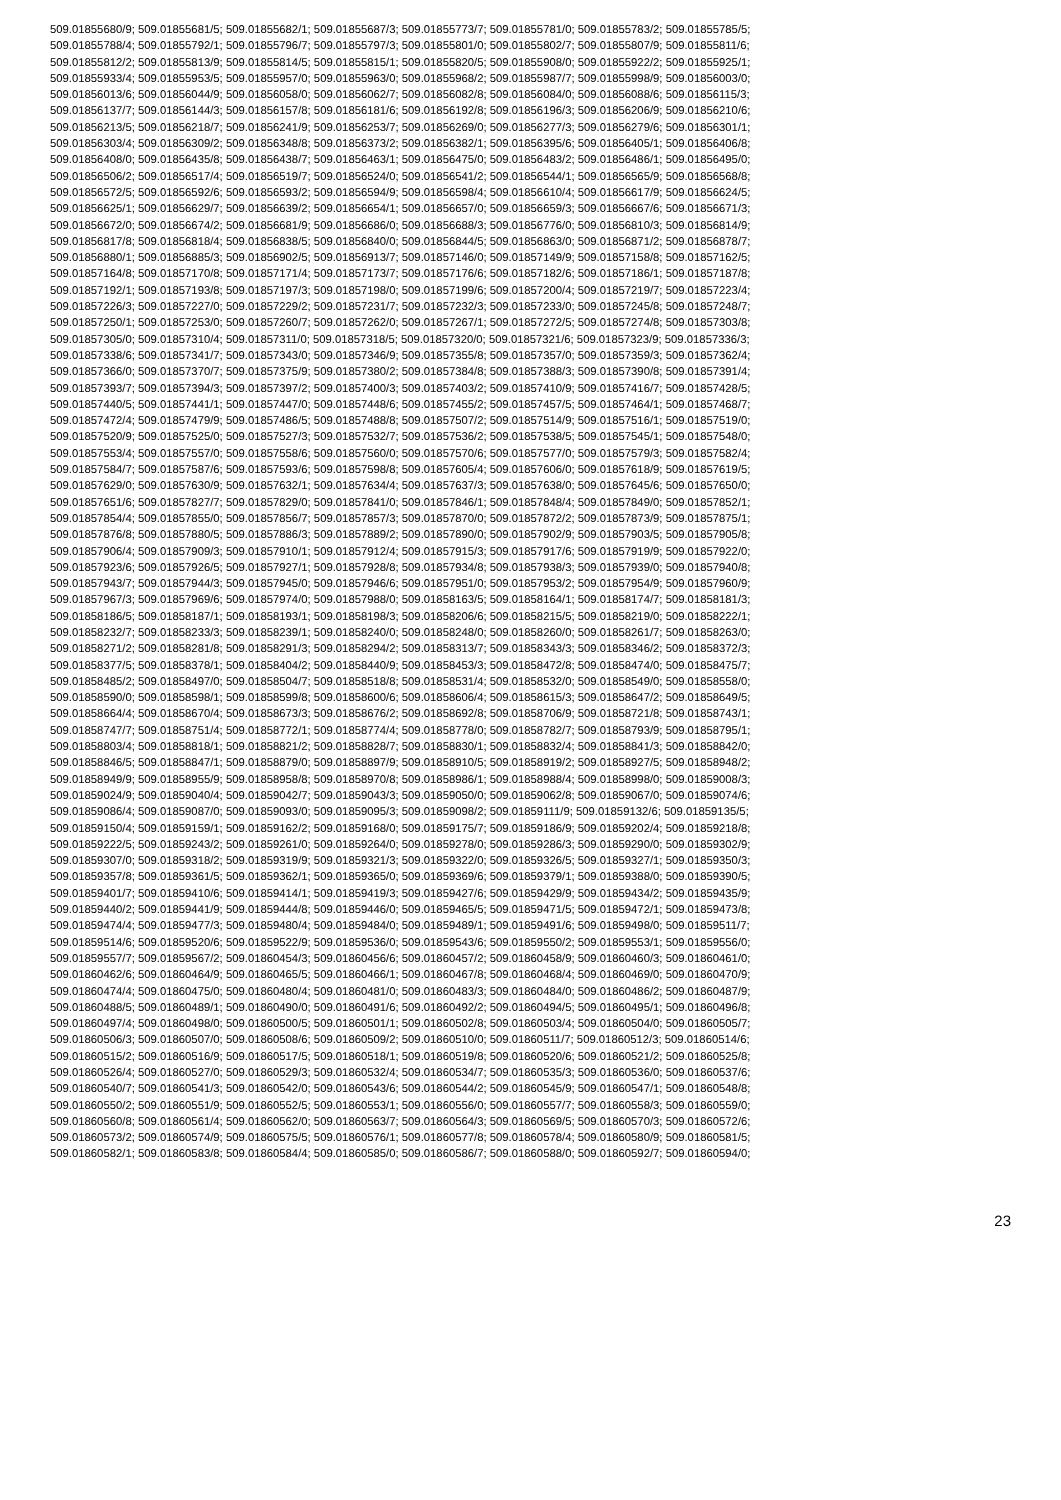509.01855680/9; 509.01855681/5; 509.01855682/1; 509.01855687/3; 509.01855773/7; 509.01855781/0; 509.01855783/2; 509.01855785/5;
509.01855788/4; 509.01855792/1; 509.01855796/7; 509.01855797/3; 509.01855801/0; 509.01855802/7; 509.01855807/9; 509.01855811/6;
509.01855812/2; 509.01855813/9; 509.01855814/5; 509.01855815/1; 509.01855820/5; 509.01855908/0; 509.01855922/2; 509.01855925/1;
509.01855933/4; 509.01855953/5; 509.01855957/0; 509.01855963/0; 509.01855968/2; 509.01855987/7; 509.01855998/9; 509.01856003/0;
509.01856013/6; 509.01856044/9; 509.01856058/0; 509.01856062/7; 509.01856082/8; 509.01856084/0; 509.01856088/6; 509.01856115/3;
509.01856137/7; 509.01856144/3; 509.01856157/8; 509.01856181/6; 509.01856192/8; 509.01856196/3; 509.01856206/9; 509.01856210/6;
509.01856213/5; 509.01856218/7; 509.01856241/9; 509.01856253/7; 509.01856269/0; 509.01856277/3; 509.01856279/6; 509.01856301/1;
509.01856303/4; 509.01856309/2; 509.01856348/8; 509.01856373/2; 509.01856382/1; 509.01856395/6; 509.01856405/1; 509.01856406/8;
509.01856408/0; 509.01856435/8; 509.01856438/7; 509.01856463/1; 509.01856475/0; 509.01856483/2; 509.01856486/1; 509.01856495/0;
509.01856506/2; 509.01856517/4; 509.01856519/7; 509.01856524/0; 509.01856541/2; 509.01856544/1; 509.01856565/9; 509.01856568/8;
509.01856572/5; 509.01856592/6; 509.01856593/2; 509.01856594/9; 509.01856598/4; 509.01856610/4; 509.01856617/9; 509.01856624/5;
509.01856625/1; 509.01856629/7; 509.01856639/2; 509.01856654/1; 509.01856657/0; 509.01856659/3; 509.01856667/6; 509.01856671/3;
509.01856672/0; 509.01856674/2; 509.01856681/9; 509.01856686/0; 509.01856688/3; 509.01856776/0; 509.01856810/3; 509.01856814/9;
509.01856817/8; 509.01856818/4; 509.01856838/5; 509.01856840/0; 509.01856844/5; 509.01856863/0; 509.01856871/2; 509.01856878/7;
509.01856880/1; 509.01856885/3; 509.01856902/5; 509.01856913/7; 509.01857146/0; 509.01857149/9; 509.01857158/8; 509.01857162/5;
509.01857164/8; 509.01857170/8; 509.01857171/4; 509.01857173/7; 509.01857176/6; 509.01857182/6; 509.01857186/1; 509.01857187/8;
509.01857192/1; 509.01857193/8; 509.01857197/3; 509.01857198/0; 509.01857199/6; 509.01857200/4; 509.01857219/7; 509.01857223/4;
509.01857226/3; 509.01857227/0; 509.01857229/2; 509.01857231/7; 509.01857232/3; 509.01857233/0; 509.01857245/8; 509.01857248/7;
509.01857250/1; 509.01857253/0; 509.01857260/7; 509.01857262/0; 509.01857267/1; 509.01857272/5; 509.01857274/8; 509.01857303/8;
509.01857305/0; 509.01857310/4; 509.01857311/0; 509.01857318/5; 509.01857320/0; 509.01857321/6; 509.01857323/9; 509.01857336/3;
509.01857338/6; 509.01857341/7; 509.01857343/0; 509.01857346/9; 509.01857355/8; 509.01857357/0; 509.01857359/3; 509.01857362/4;
509.01857366/0; 509.01857370/7; 509.01857375/9; 509.01857380/2; 509.01857384/8; 509.01857388/3; 509.01857390/8; 509.01857391/4;
509.01857393/7; 509.01857394/3; 509.01857397/2; 509.01857400/3; 509.01857403/2; 509.01857410/9; 509.01857416/7; 509.01857428/5;
509.01857440/5; 509.01857441/1; 509.01857447/0; 509.01857448/6; 509.01857455/2; 509.01857457/5; 509.01857464/1; 509.01857468/7;
509.01857472/4; 509.01857479/9; 509.01857486/5; 509.01857488/8; 509.01857507/2; 509.01857514/9; 509.01857516/1; 509.01857519/0;
509.01857520/9; 509.01857525/0; 509.01857527/3; 509.01857532/7; 509.01857536/2; 509.01857538/5; 509.01857545/1; 509.01857548/0;
509.01857553/4; 509.01857557/0; 509.01857558/6; 509.01857560/0; 509.01857570/6; 509.01857577/0; 509.01857579/3; 509.01857582/4;
509.01857584/7; 509.01857587/6; 509.01857593/6; 509.01857598/8; 509.01857605/4; 509.01857606/0; 509.01857618/9; 509.01857619/5;
509.01857629/0; 509.01857630/9; 509.01857632/1; 509.01857634/4; 509.01857637/3; 509.01857638/0; 509.01857645/6; 509.01857650/0;
509.01857651/6; 509.01857827/7; 509.01857829/0; 509.01857841/0; 509.01857846/1; 509.01857848/4; 509.01857849/0; 509.01857852/1;
509.01857854/4; 509.01857855/0; 509.01857856/7; 509.01857857/3; 509.01857870/0; 509.01857872/2; 509.01857873/9; 509.01857875/1;
509.01857876/8; 509.01857880/5; 509.01857886/3; 509.01857889/2; 509.01857890/0; 509.01857902/9; 509.01857903/5; 509.01857905/8;
509.01857906/4; 509.01857909/3; 509.01857910/1; 509.01857912/4; 509.01857915/3; 509.01857917/6; 509.01857919/9; 509.01857922/0;
509.01857923/6; 509.01857926/5; 509.01857927/1; 509.01857928/8; 509.01857934/8; 509.01857938/3; 509.01857939/0; 509.01857940/8;
509.01857943/7; 509.01857944/3; 509.01857945/0; 509.01857946/6; 509.01857951/0; 509.01857953/2; 509.01857954/9; 509.01857960/9;
509.01857967/3; 509.01857969/6; 509.01857974/0; 509.01857988/0; 509.01858163/5; 509.01858164/1; 509.01858174/7; 509.01858181/3;
509.01858186/5; 509.01858187/1; 509.01858193/1; 509.01858198/3; 509.01858206/6; 509.01858215/5; 509.01858219/0; 509.01858222/1;
509.01858232/7; 509.01858233/3; 509.01858239/1; 509.01858240/0; 509.01858248/0; 509.01858260/0; 509.01858261/7; 509.01858263/0;
509.01858271/2; 509.01858281/8; 509.01858291/3; 509.01858294/2; 509.01858313/7; 509.01858343/3; 509.01858346/2; 509.01858372/3;
509.01858377/5; 509.01858378/1; 509.01858404/2; 509.01858440/9; 509.01858453/3; 509.01858472/8; 509.01858474/0; 509.01858475/7;
509.01858485/2; 509.01858497/0; 509.01858504/7; 509.01858518/8; 509.01858531/4; 509.01858532/0; 509.01858549/0; 509.01858558/0;
509.01858590/0; 509.01858598/1; 509.01858599/8; 509.01858600/6; 509.01858606/4; 509.01858615/3; 509.01858647/2; 509.01858649/5;
509.01858664/4; 509.01858670/4; 509.01858673/3; 509.01858676/2; 509.01858692/8; 509.01858706/9; 509.01858721/8; 509.01858743/1;
509.01858747/7; 509.01858751/4; 509.01858772/1; 509.01858774/4; 509.01858778/0; 509.01858782/7; 509.01858793/9; 509.01858795/1;
509.01858803/4; 509.01858818/1; 509.01858821/2; 509.01858828/7; 509.01858830/1; 509.01858832/4; 509.01858841/3; 509.01858842/0;
509.01858846/5; 509.01858847/1; 509.01858879/0; 509.01858897/9; 509.01858910/5; 509.01858919/2; 509.01858927/5; 509.01858948/2;
509.01858949/9; 509.01858955/9; 509.01858958/8; 509.01858970/8; 509.01858986/1; 509.01858988/4; 509.01858998/0; 509.01859008/3;
509.01859024/9; 509.01859040/4; 509.01859042/7; 509.01859043/3; 509.01859050/0; 509.01859062/8; 509.01859067/0; 509.01859074/6;
509.01859086/4; 509.01859087/0; 509.01859093/0; 509.01859095/3; 509.01859098/2; 509.01859111/9; 509.01859132/6; 509.01859135/5;
509.01859150/4; 509.01859159/1; 509.01859162/2; 509.01859168/0; 509.01859175/7; 509.01859186/9; 509.01859202/4; 509.01859218/8;
509.01859222/5; 509.01859243/2; 509.01859261/0; 509.01859264/0; 509.01859278/0; 509.01859286/3; 509.01859290/0; 509.01859302/9;
509.01859307/0; 509.01859318/2; 509.01859319/9; 509.01859321/3; 509.01859322/0; 509.01859326/5; 509.01859327/1; 509.01859350/3;
509.01859357/8; 509.01859361/5; 509.01859362/1; 509.01859365/0; 509.01859369/6; 509.01859379/1; 509.01859388/0; 509.01859390/5;
509.01859401/7; 509.01859410/6; 509.01859414/1; 509.01859419/3; 509.01859427/6; 509.01859429/9; 509.01859434/2; 509.01859435/9;
509.01859440/2; 509.01859441/9; 509.01859444/8; 509.01859446/0; 509.01859465/5; 509.01859471/5; 509.01859472/1; 509.01859473/8;
509.01859474/4; 509.01859477/3; 509.01859480/4; 509.01859484/0; 509.01859489/1; 509.01859491/6; 509.01859498/0; 509.01859511/7;
509.01859514/6; 509.01859520/6; 509.01859522/9; 509.01859536/0; 509.01859543/6; 509.01859550/2; 509.01859553/1; 509.01859556/0;
509.01859557/7; 509.01859567/2; 509.01860454/3; 509.01860456/6; 509.01860457/2; 509.01860458/9; 509.01860460/3; 509.01860461/0;
509.01860462/6; 509.01860464/9; 509.01860465/5; 509.01860466/1; 509.01860467/8; 509.01860468/4; 509.01860469/0; 509.01860470/9;
509.01860474/4; 509.01860475/0; 509.01860480/4; 509.01860481/0; 509.01860483/3; 509.01860484/0; 509.01860486/2; 509.01860487/9;
509.01860488/5; 509.01860489/1; 509.01860490/0; 509.01860491/6; 509.01860492/2; 509.01860494/5; 509.01860495/1; 509.01860496/8;
509.01860497/4; 509.01860498/0; 509.01860500/5; 509.01860501/1; 509.01860502/8; 509.01860503/4; 509.01860504/0; 509.01860505/7;
509.01860506/3; 509.01860507/0; 509.01860508/6; 509.01860509/2; 509.01860510/0; 509.01860511/7; 509.01860512/3; 509.01860514/6;
509.01860515/2; 509.01860516/9; 509.01860517/5; 509.01860518/1; 509.01860519/8; 509.01860520/6; 509.01860521/2; 509.01860525/8;
509.01860526/4; 509.01860527/0; 509.01860529/3; 509.01860532/4; 509.01860534/7; 509.01860535/3; 509.01860536/0; 509.01860537/6;
509.01860540/7; 509.01860541/3; 509.01860542/0; 509.01860543/6; 509.01860544/2; 509.01860545/9; 509.01860547/1; 509.01860548/8;
509.01860550/2; 509.01860551/9; 509.01860552/5; 509.01860553/1; 509.01860556/0; 509.01860557/7; 509.01860558/3; 509.01860559/0;
509.01860560/8; 509.01860561/4; 509.01860562/0; 509.01860563/7; 509.01860564/3; 509.01860569/5; 509.01860570/3; 509.01860572/6;
509.01860573/2; 509.01860574/9; 509.01860575/5; 509.01860576/1; 509.01860577/8; 509.01860578/4; 509.01860580/9; 509.01860581/5;
509.01860582/1; 509.01860583/8; 509.01860584/4; 509.01860585/0; 509.01860586/7; 509.01860588/0; 509.01860592/7; 509.01860594/0;
23